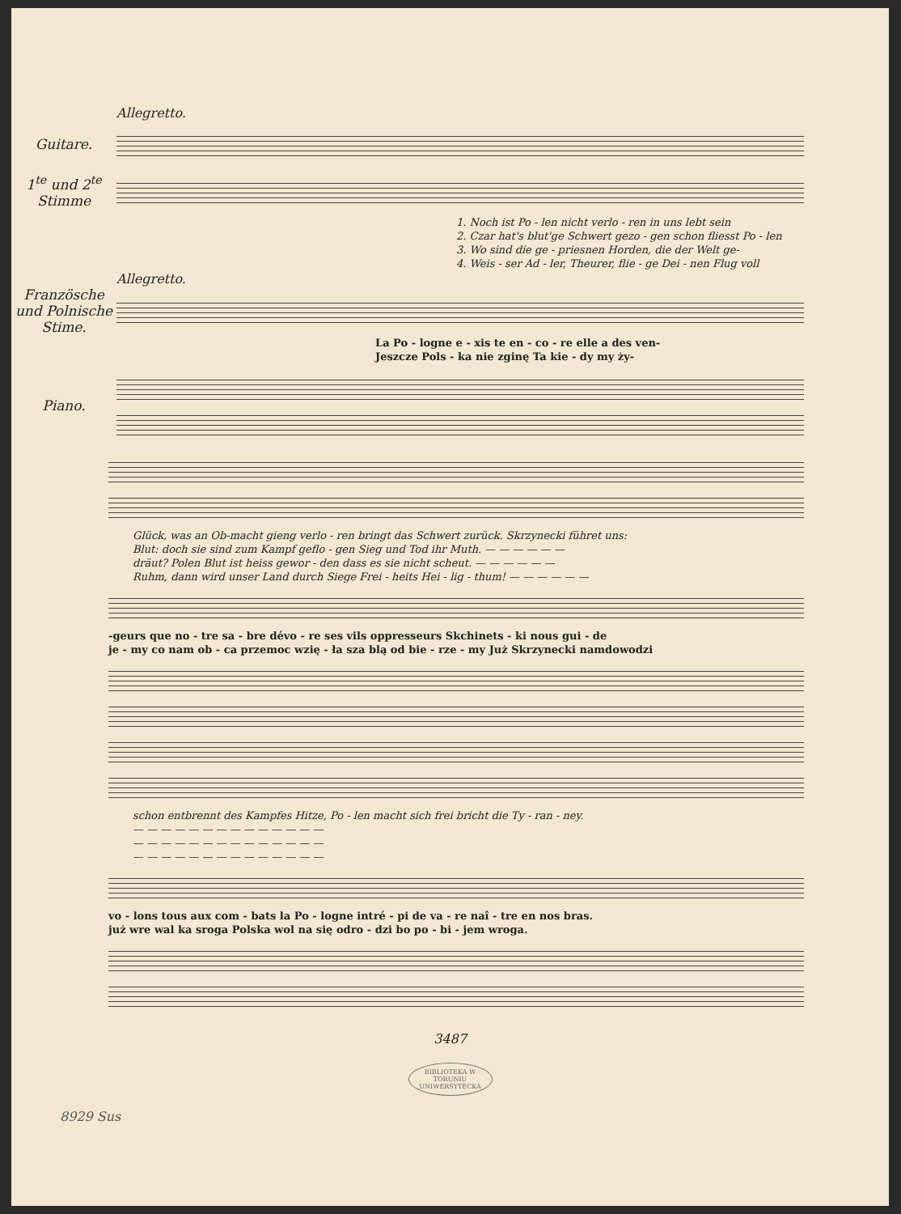Allegretto.
Guitare.
1<sup>te</sup> und 2<sup>te</sup> Stimme
1. Noch ist Po - len nicht verlo - ren in uns lebt sein
2. Czar hat's blut'ge Schwert gezo - gen schon fliesst Po - len
3. Wo sind die ge - priesnen Horden, die der Welt ge-
4. Weis - ser Ad - ler, Theurer, flie - ge Dei - nen Flug voll
Allegretto.
Französche und Polnische Stime.
La Po - logne e - xis te en - co - re elle a des ven-
Jeszcze Pols - ka nie zginę Ta kie - dy my ży-
Piano.
Glück, was an Ob-macht gieng verlo - ren bringt das Schwert zurück. Skrzynecki führet uns:
Blut: doch sie sind zum Kampf geflo - gen Sieg und Tod ihr Muth. — — — — — —
dräut? Polen Blut ist heiss gewor - den dass es sie nicht scheut. — — — — — —
Ruhm, dann wird unser Land durch Siege Frei - heits Hei - lig - thum! — — — — — —
-geurs que no - tre sa - bre dévo - re ses vils oppresseurs Skchinets - ki nous gui - de
je - my co nam ob - ca przemoc wzię - ła sza blą od bie - rze - my Już Skrzynecki namdowodzi
schon entbrennt des Kampfes Hitze, Po - len macht sich frei bricht die Ty - ran - ney.
— — — — — — — — — — — — — —
— — — — — — — — — — — — — —
— — — — — — — — — — — — — —
vo - lons tous aux com - bats la Po - logne intré - pi de va - re naî - tre en nos bras.
już wre wal ka sroga Polska wol na się odro - dzi bo po - bi - jem wroga.
3487
BIBLIOTEKA W TORUNIU UNIWERSYTECKA
8929 Sus